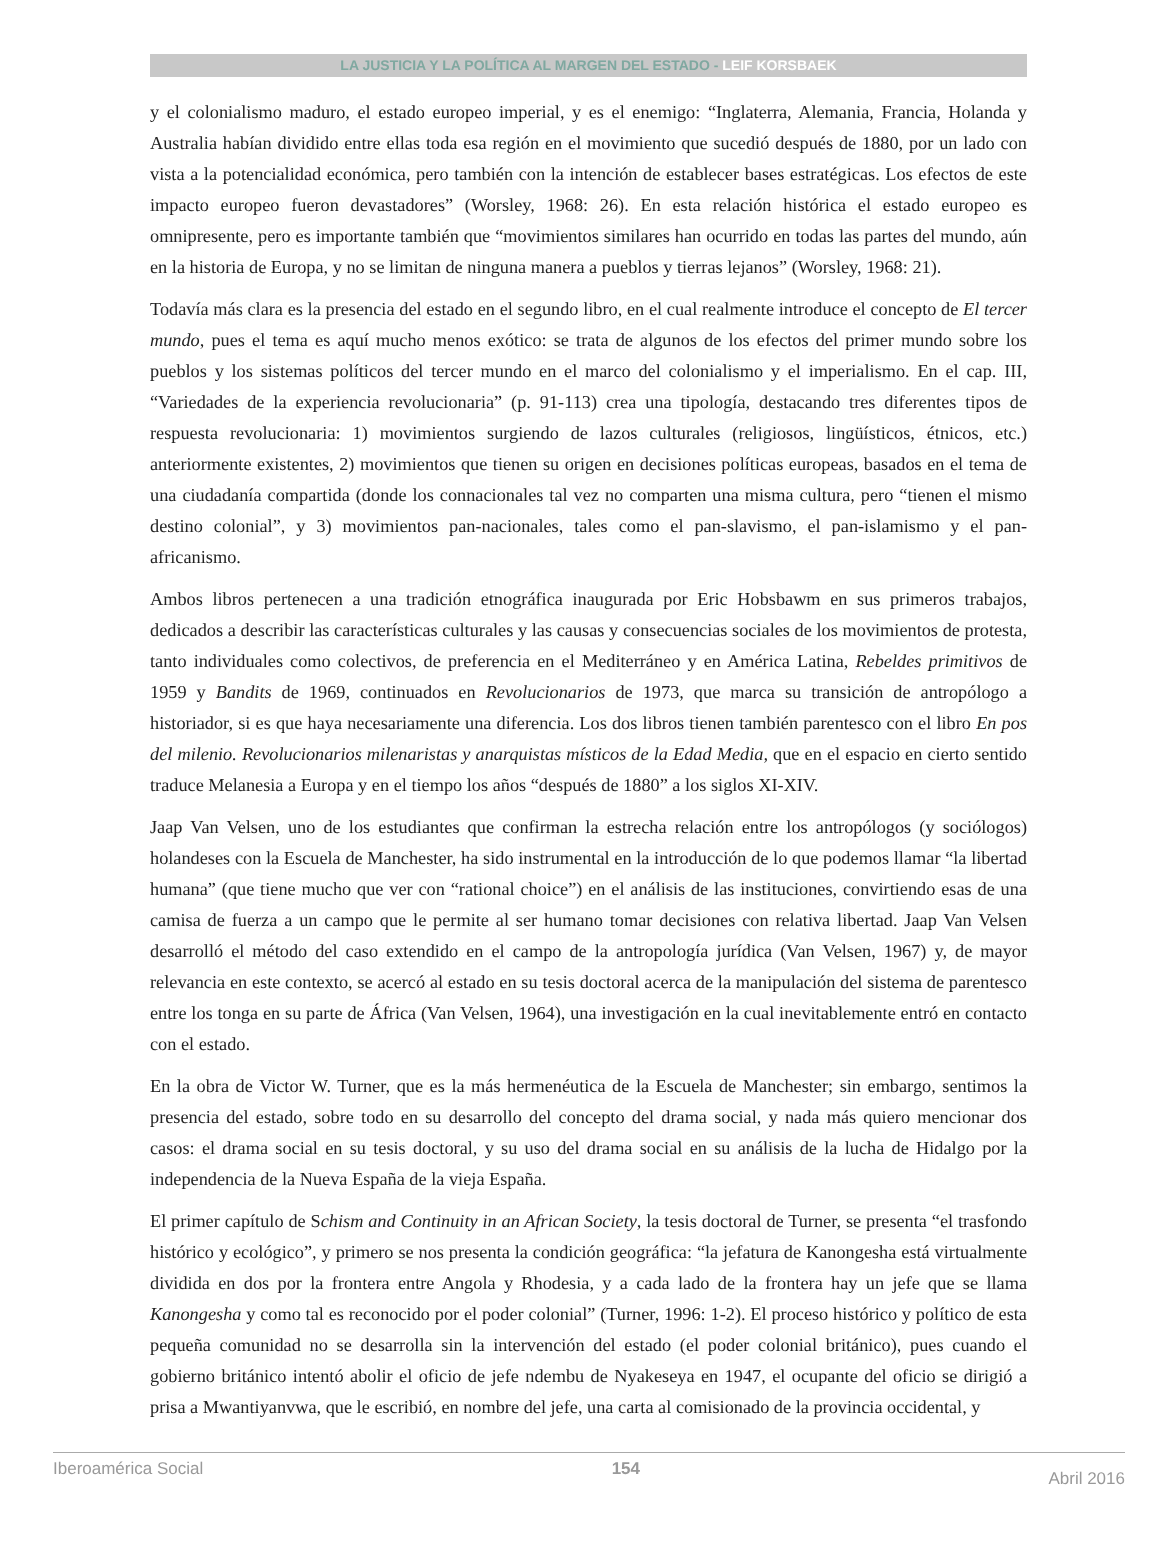LA JUSTICIA Y LA POLÍTICA AL MARGEN DEL ESTADO - LEIF KORSBAEK
y el colonialismo maduro, el estado europeo imperial, y es el enemigo: “Inglaterra, Alemania, Francia, Holanda y Australia habían dividido entre ellas toda esa región en el movimiento que sucedió después de 1880, por un lado con vista a la potencialidad económica, pero también con la intención de establecer bases estratégicas. Los efectos de este impacto europeo fueron devastadores” (Worsley, 1968: 26). En esta relación histórica el estado europeo es omnipresente, pero es importante también que “movimientos similares han ocurrido en todas las partes del mundo, aún en la historia de Europa, y no se limitan de ninguna manera a pueblos y tierras lejanos” (Worsley, 1968: 21).
Todavía más clara es la presencia del estado en el segundo libro, en el cual realmente introduce el concepto de El tercer mundo, pues el tema es aquí mucho menos exótico: se trata de algunos de los efectos del primer mundo sobre los pueblos y los sistemas políticos del tercer mundo en el marco del colonialismo y el imperialismo. En el cap. III, “Variedades de la experiencia revolucionaria” (p. 91-113) crea una tipología, destacando tres diferentes tipos de respuesta revolucionaria: 1) movimientos surgiendo de lazos culturales (religiosos, lingüísticos, étnicos, etc.) anteriormente existentes, 2) movimientos que tienen su origen en decisiones políticas europeas, basados en el tema de una ciudadanía compartida (donde los connacionales tal vez no comparten una misma cultura, pero “tienen el mismo destino colonial”, y 3) movimientos pan-nacionales, tales como el pan-slavismo, el pan-islamismo y el pan-africanismo.
Ambos libros pertenecen a una tradición etnográfica inaugurada por Eric Hobsbawm en sus primeros trabajos, dedicados a describir las características culturales y las causas y consecuencias sociales de los movimientos de protesta, tanto individuales como colectivos, de preferencia en el Mediterráneo y en América Latina, Rebeldes primitivos de 1959 y Bandits de 1969, continuados en Revolucionarios de 1973, que marca su transición de antropólogo a historiador, si es que haya necesariamente una diferencia. Los dos libros tienen también parentesco con el libro En pos del milenio. Revolucionarios milenaristas y anarquistas místicos de la Edad Media, que en el espacio en cierto sentido traduce Melanesia a Europa y en el tiempo los años “después de 1880” a los siglos XI-XIV.
Jaap Van Velsen, uno de los estudiantes que confirman la estrecha relación entre los antropólogos (y sociólogos) holandeses con la Escuela de Manchester, ha sido instrumental en la introducción de lo que podemos llamar “la libertad humana” (que tiene mucho que ver con “rational choice”) en el análisis de las instituciones, convirtiendo esas de una camisa de fuerza a un campo que le permite al ser humano tomar decisiones con relativa libertad. Jaap Van Velsen desarrolló el método del caso extendido en el campo de la antropología jurídica (Van Velsen, 1967) y, de mayor relevancia en este contexto, se acercó al estado en su tesis doctoral acerca de la manipulación del sistema de parentesco entre los tonga en su parte de África (Van Velsen, 1964), una investigación en la cual inevitablemente entró en contacto con el estado.
En la obra de Victor W. Turner, que es la más hermenéutica de la Escuela de Manchester; sin embargo, sentimos la presencia del estado, sobre todo en su desarrollo del concepto del drama social, y nada más quiero mencionar dos casos: el drama social en su tesis doctoral, y su uso del drama social en su análisis de la lucha de Hidalgo por la independencia de la Nueva España de la vieja España.
El primer capítulo de Schism and Continuity in an African Society, la tesis doctoral de Turner, se presenta “el trasfondo histórico y ecológico”, y primero se nos presenta la condición geográfica: “la jefatura de Kanongesha está virtualmente dividida en dos por la frontera entre Angola y Rhodesia, y a cada lado de la frontera hay un jefe que se llama Kanongesha y como tal es reconocido por el poder colonial” (Turner, 1996: 1-2). El proceso histórico y político de esta pequeña comunidad no se desarrolla sin la intervención del estado (el poder colonial británico), pues cuando el gobierno británico intentó abolir el oficio de jefe ndembu de Nyakeseya en 1947, el ocupante del oficio se dirigió a prisa a Mwantiyanvwa, que le escribió, en nombre del jefe, una carta al comisionado de la provincia occidental, y
Iberoamérica Social 154 Abril 2016